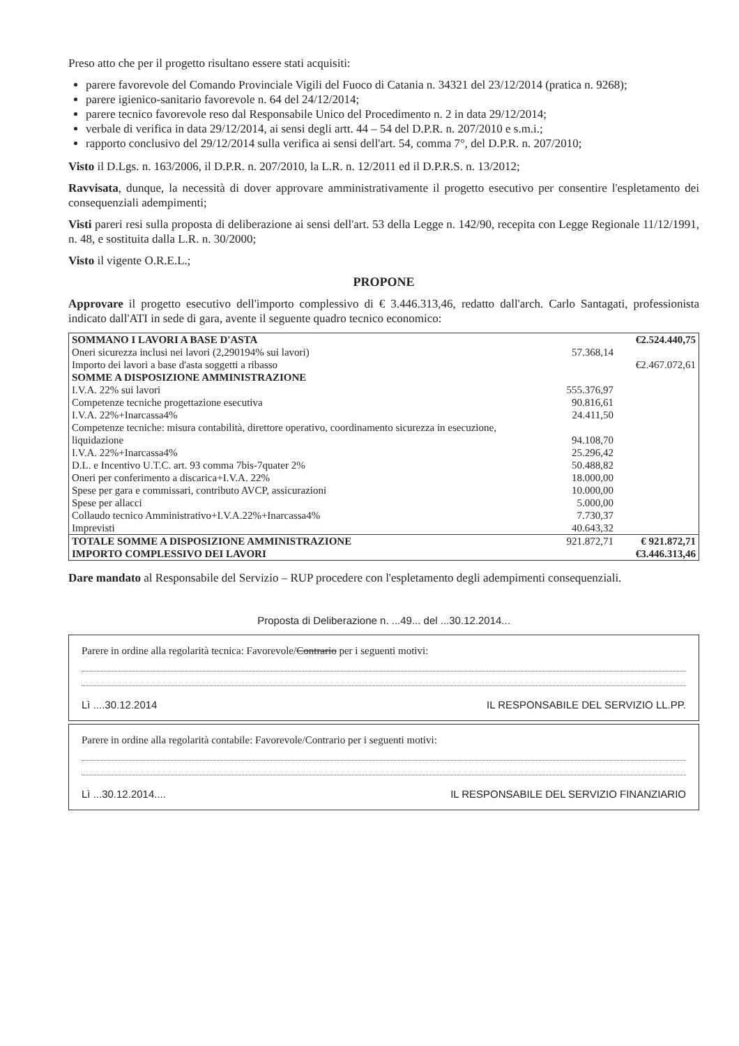Preso atto che per il progetto risultano essere stati acquisiti:
parere favorevole del Comando Provinciale Vigili del Fuoco di Catania n. 34321 del 23/12/2014 (pratica n. 9268);
parere igienico-sanitario favorevole n. 64 del 24/12/2014;
parere tecnico favorevole reso dal Responsabile Unico del Procedimento n. 2 in data 29/12/2014;
verbale di verifica in data 29/12/2014, ai sensi degli artt. 44 – 54 del D.P.R. n. 207/2010 e s.m.i.;
rapporto conclusivo del 29/12/2014 sulla verifica ai sensi dell'art. 54, comma 7°, del D.P.R. n. 207/2010;
Visto il D.Lgs. n. 163/2006, il D.P.R. n. 207/2010, la L.R. n. 12/2011 ed il D.P.R.S. n. 13/2012;
Ravvisata, dunque, la necessità di dover approvare amministrativamente il progetto esecutivo per consentire l'espletamento dei consequenziali adempimenti;
Visti pareri resi sulla proposta di deliberazione ai sensi dell'art. 53 della Legge n. 142/90, recepita con Legge Regionale 11/12/1991, n. 48, e sostituita dalla L.R. n. 30/2000;
Visto il vigente O.R.E.L.;
PROPONE
Approvare il progetto esecutivo dell'importo complessivo di € 3.446.313,46, redatto dall'arch. Carlo Santagati, professionista indicato dall'ATI in sede di gara, avente il seguente quadro tecnico economico:
| SOMMANO I LAVORI A BASE D'ASTA | | €2.524.440,75 |
| Oneri sicurezza inclusi nei lavori (2,290194% sui lavori) | 57.368,14 | |
| Importo dei lavori a base d'asta soggetti a ribasso | | €2.467.072,61 |
| SOMME A DISPOSIZIONE AMMINISTRAZIONE | | |
| I.V.A. 22% sui lavori | 555.376,97 | |
| Competenze tecniche progettazione esecutiva | 90.816,61 | |
| I.V.A. 22%+Inarcassa4% | 24.411,50 | |
| Competenze tecniche: misura contabilità, direttore operativo, coordinamento sicurezza in esecuzione, liquidazione | 94.108,70 | |
| I.V.A. 22%+Inarcassa4% | 25.296,42 | |
| D.L. e Incentivo U.T.C. art. 93 comma 7bis-7quater 2% | 50.488,82 | |
| Oneri per conferimento a discarica+I.V.A. 22% | 18.000,00 | |
| Spese per gara e commissari, contributo AVCP, assicurazioni | 10.000,00 | |
| Spese per allacci | 5.000,00 | |
| Collaudo tecnico Amministrativo+I.V.A.22%+Inarcassa4% | 7.730,37 | |
| Imprevisti | 40.643,32 | |
| TOTALE SOMME A DISPOSIZIONE AMMINISTRAZIONE | 921.872,71 | € 921.872,71 |
| IMPORTO COMPLESSIVO DEI LAVORI | | €3.446.313,46 |
Dare mandato al Responsabile del Servizio – RUP procedere con l'espletamento degli adempimenti consequenziali.
Proposta di Deliberazione n. ...49... del ...30.12.2014...
Parere in ordine alla regolarità tecnica: Favorevole/Contrario per i seguenti motivi:
Lì ....30.12.2014 IL RESPONSABILE DEL SERVIZIO LL.PP.
Parere in ordine alla regolarità contabile: Favorevole/Contrario per i seguenti motivi:
Lì ...30.12.2014.... IL RESPONSABILE DEL SERVIZIO FINANZIARIO